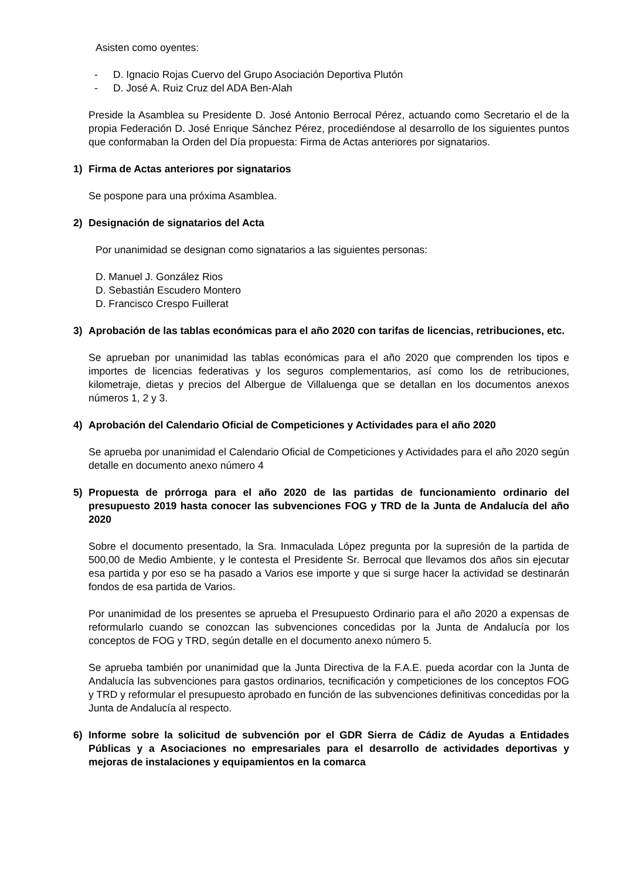Asisten como oyentes:
- D. Ignacio Rojas Cuervo del Grupo Asociación Deportiva Plutón
- D. José A. Ruiz Cruz del ADA Ben-Alah
Preside la Asamblea su Presidente D. José Antonio Berrocal Pérez, actuando como Secretario el de la propia Federación D. José Enrique Sánchez Pérez, procediéndose al desarrollo de los siguientes puntos que conformaban la Orden del Día propuesta: Firma de Actas anteriores por signatarios.
1) Firma de Actas anteriores por signatarios
Se pospone para una próxima Asamblea.
2) Designación de signatarios del Acta
Por unanimidad se designan como signatarios a las siguientes personas:
D. Manuel J. González Rios
D. Sebastián Escudero Montero
D. Francisco Crespo Fuillerat
3) Aprobación de las tablas económicas para el año 2020 con tarifas de licencias, retribuciones, etc.
Se aprueban por unanimidad las tablas económicas para el año 2020 que comprenden los tipos e importes de licencias federativas y los seguros complementarios, así como los de retribuciones, kilometraje, dietas y precios del Albergue de Villaluenga que se detallan en los documentos anexos números 1, 2 y 3.
4) Aprobación del Calendario Oficial de Competiciones y Actividades para el año 2020
Se aprueba por unanimidad el Calendario Oficial de Competiciones y Actividades para el año 2020 según detalle en documento anexo número 4
5) Propuesta de prórroga para el año 2020 de las partidas de funcionamiento ordinario del presupuesto 2019 hasta conocer las subvenciones FOG y TRD de la Junta de Andalucía del año 2020
Sobre el documento presentado, la Sra. Inmaculada López pregunta por la supresión de la partida de 500,00 de Medio Ambiente, y le contesta el Presidente Sr. Berrocal que llevamos dos años sin ejecutar esa partida y por eso se ha pasado a Varios ese importe y que si surge hacer la actividad se destinarán fondos de esa partida de Varios.
Por unanimidad de los presentes se aprueba el Presupuesto Ordinario para el año 2020 a expensas de reformularlo cuando se conozcan las subvenciones concedidas por la Junta de Andalucía por los conceptos de FOG y TRD, según detalle en el documento anexo número 5.
Se aprueba también por unanimidad que la Junta Directiva de la F.A.E. pueda acordar con la Junta de Andalucía las subvenciones para gastos ordinarios, tecnificación y competiciones de los conceptos FOG y TRD y reformular el presupuesto aprobado en función de las subvenciones definitivas concedidas por la Junta de Andalucía al respecto.
6) Informe sobre la solicitud de subvención por el GDR Sierra de Cádiz de Ayudas a Entidades Públicas y a Asociaciones no empresariales para el desarrollo de actividades deportivas y mejoras de instalaciones y equipamientos en la comarca